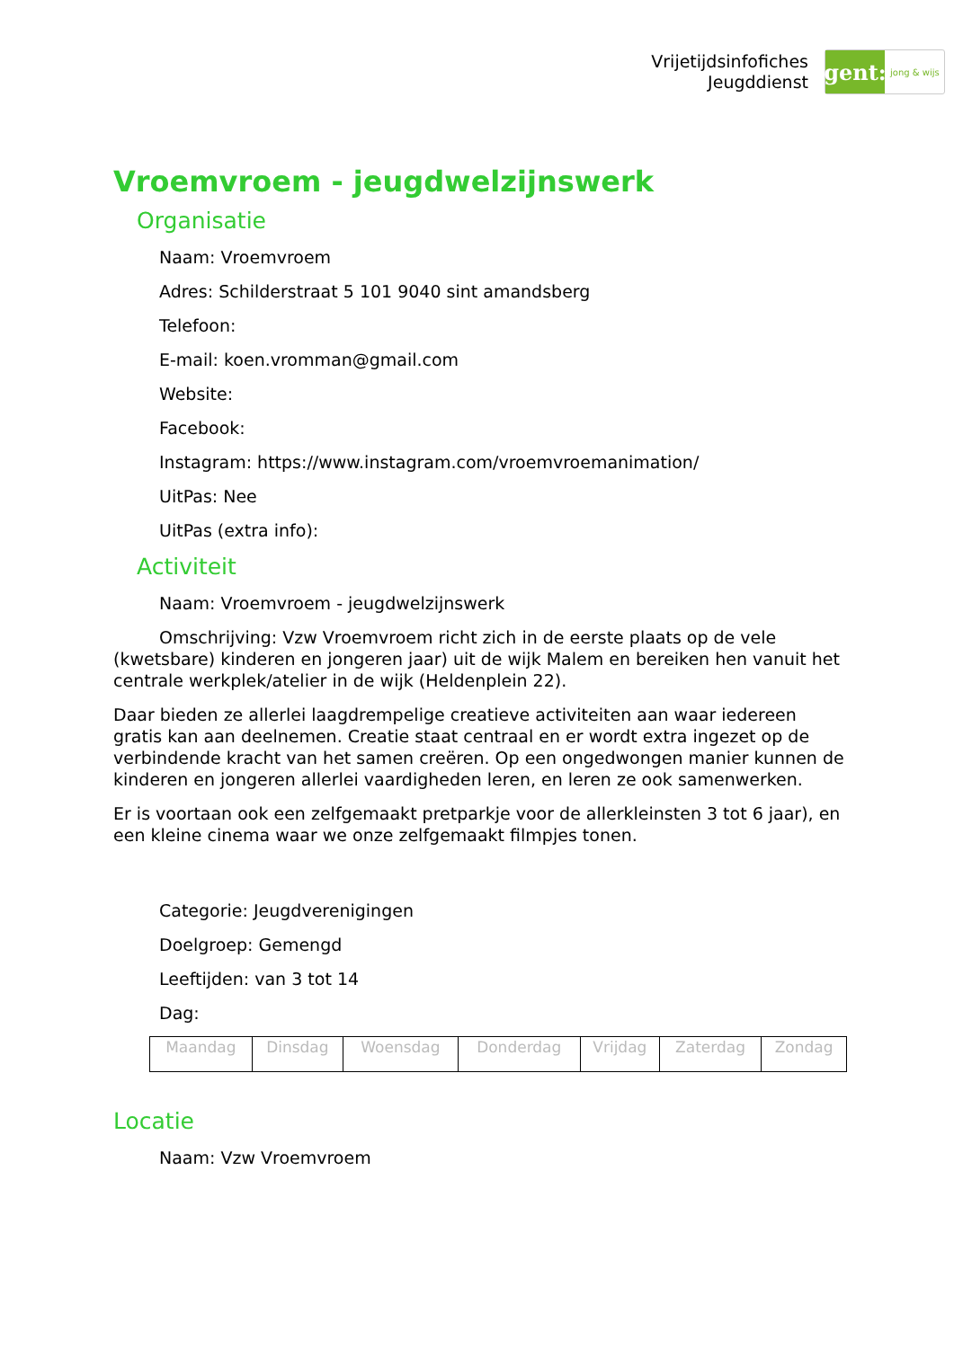Vrijetijdsinfofiches
Jeugddienst
gent:
jong & wijs
Vroemvroem - jeugdwelzijnswerk
Organisatie
Naam: Vroemvroem
Adres: Schilderstraat 5 101 9040 sint amandsberg
Telefoon:
E-mail: koen.vromman@gmail.com
Website:
Facebook:
Instagram: https://www.instagram.com/vroemvroemanimation/
UitPas: Nee
UitPas (extra info):
Activiteit
Naam: Vroemvroem - jeugdwelzijnswerk
Omschrijving: Vzw Vroemvroem richt zich in de eerste plaats op de vele (kwetsbare) kinderen en jongeren jaar) uit de wijk Malem en bereiken hen vanuit het centrale werkplek/atelier in de wijk (Heldenplein 22).
Daar bieden ze allerlei laagdrempelige creatieve activiteiten aan waar iedereen gratis kan aan deelnemen. Creatie staat centraal en er wordt extra ingezet op de verbindende kracht van het samen creëren. Op een ongedwongen manier kunnen de kinderen en jongeren allerlei vaardigheden leren, en leren ze ook samenwerken.
Er is voortaan ook een zelfgemaakt pretparkje voor de allerkleinsten 3 tot 6 jaar), en een kleine cinema waar we onze zelfgemaakt filmpjes tonen.
Categorie: Jeugdverenigingen
Doelgroep: Gemengd
Leeftijden: van 3 tot 14
Dag:
| Maandag | Dinsdag | Woensdag | Donderdag | Vrijdag | Zaterdag | Zondag |
Locatie
Naam: Vzw Vroemvroem